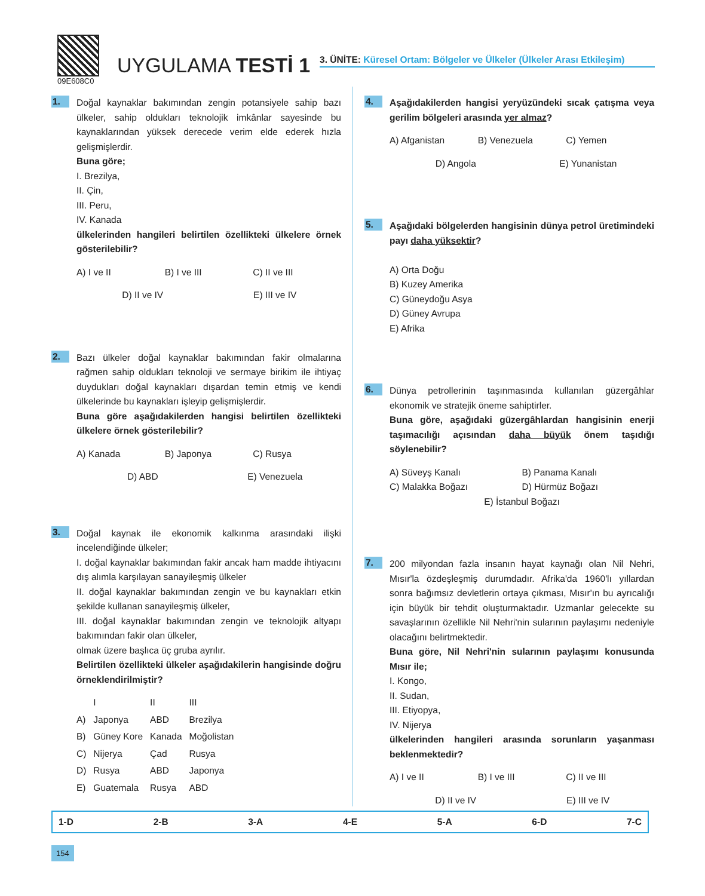09E608C0
UYGULAMA TESTİ 1
3. ÜNİTE: Küresel Ortam: Bölgeler ve Ülkeler (Ülkeler Arası Etkileşim)
1.
Doğal kaynaklar bakımından zengin potansiyele sahip bazı ülkeler, sahip oldukları teknolojik imkânlar sayesinde bu kaynaklarından yüksek derecede verim elde ederek hızla gelişmişlerdir.
Buna göre;
I. Brezilya,
II. Çin,
III. Peru,
IV. Kanada
ülkelerinden hangileri belirtilen özellikteki ülkelere örnek gösterilebilir?
A) I ve II B) I ve III C) II ve III
D) II ve IV E) III ve IV
2.
Bazı ülkeler doğal kaynaklar bakımından fakir olmalarına rağmen sahip oldukları teknoloji ve sermaye birikim ile ihtiyaç duydukları doğal kaynakları dışardan temin etmiş ve kendi ülkelerinde bu kaynakları işleyip gelişmişlerdir.
Buna göre aşağıdakilerden hangisi belirtilen özellikteki ülkelere örnek gösterilebilir?
A) Kanada B) Japonya C) Rusya
D) ABD E) Venezuela
3.
Doğal kaynak ile ekonomik kalkınma arasındaki ilişki incelendiğinde ülkeler;
I. doğal kaynaklar bakımından fakir ancak ham madde ihtiyacını dış alımla karşılayan sanayileşmiş ülkeler
II. doğal kaynaklar bakımından zengin ve bu kaynakları etkin şekilde kullanan sanayileşmiş ülkeler,
III. doğal kaynaklar bakımından zengin ve teknolojik altyapı bakımından fakir olan ülkeler,
olmak üzere başlıca üç gruba ayrılır.
Belirtilen özellikteki ülkeler aşağıdakilerin hangisinde doğru örneklendirilmiştir?
| | I | II | III |
| --- | --- | --- | --- |
| A) | Japonya | ABD | Brezilya |
| B) | Güney Kore | Kanada | Moğolistan |
| C) | Nijerya | Çad | Rusya |
| D) | Rusya | ABD | Japonya |
| E) | Guatemala | Rusya | ABD |
4.
Aşağıdakilerden hangisi yeryüzündeki sıcak çatışma veya gerilim bölgeleri arasında yer almaz?
A) Afganistan B) Venezuela C) Yemen
D) Angola E) Yunanistan
5.
Aşağıdaki bölgelerden hangisinin dünya petrol üretimindeki payı daha yüksektir?
A) Orta Doğu
B) Kuzey Amerika
C) Güneydoğu Asya
D) Güney Avrupa
E) Afrika
6.
Dünya petrollerinin taşınmasında kullanılan güzergâhlar ekonomik ve stratejik öneme sahiptirler.
Buna göre, aşağıdaki güzergâhlardan hangisinin enerji taşımacılığı açısından daha büyük önem taşıdığı söylenebilir?
A) Süveyş Kanalı B) Panama Kanalı C) Malakka Boğazı D) Hürmüz Boğazı
E) İstanbul Boğazı
7.
200 milyondan fazla insanın hayat kaynağı olan Nil Nehri, Mısır'la özdeşleşmiş durumdadır. Afrika'da 1960'lı yıllardan sonra bağımsız devletlerin ortaya çıkması, Mısır'ın bu ayrıcalığı için büyük bir tehdit oluşturmaktadır. Uzmanlar gelecekte su savaşlarının özellikle Nil Nehri'nin sularının paylaşımı nedeniyle olacağını belirtmektedir.
Buna göre, Nil Nehri'nin sularının paylaşımı konusunda Mısır ile;
I. Kongo,
II. Sudan,
III. Etiyopya,
IV. Nijerya
ülkelerinden hangileri arasında sorunların yaşanması beklenmektedir?
A) I ve II B) I ve III C) II ve III
D) II ve IV E) III ve IV
1-D 2-B 3-A 4-E 5-A 6-D 7-C
154